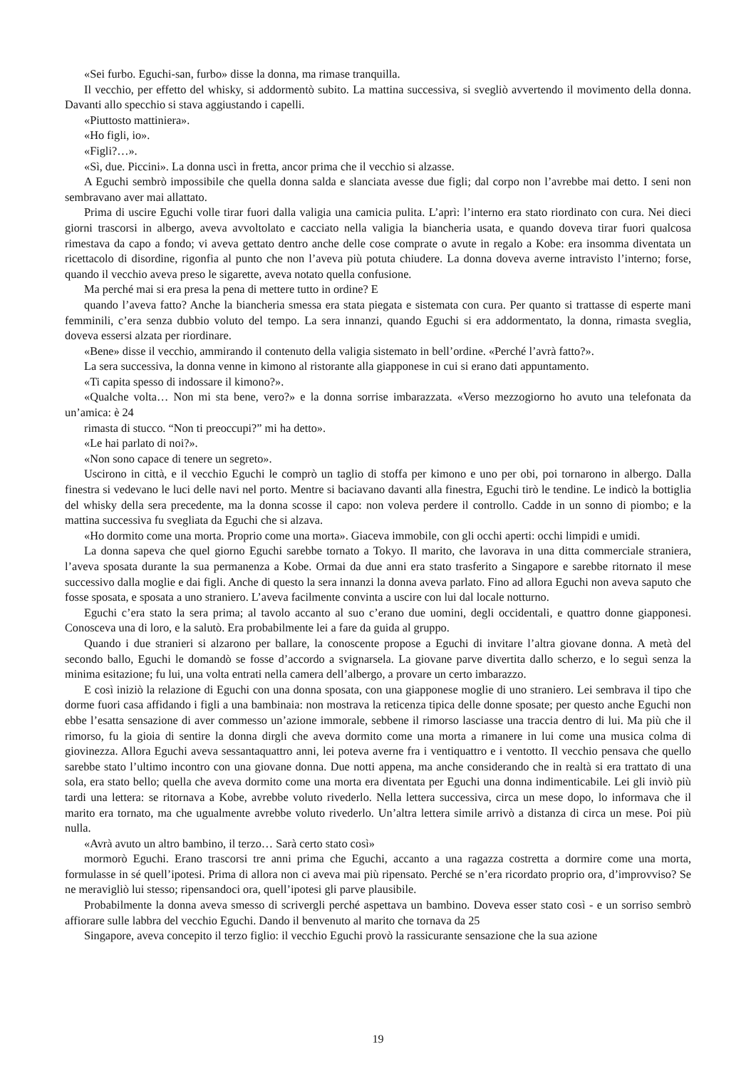«Sei furbo. Eguchi-san, furbo» disse la donna, ma rimase tranquilla.
Il vecchio, per effetto del whisky, si addormentò subito. La mattina successiva, si svegliò avvertendo il movimento della donna. Davanti allo specchio si stava aggiustando i capelli.
«Piuttosto mattiniera».
«Ho figli, io».
«Figli?…».
«Sì, due. Piccini». La donna uscì in fretta, ancor prima che il vecchio si alzasse.
A Eguchi sembrò impossibile che quella donna salda e slanciata avesse due figli; dal corpo non l’avrebbe mai detto. I seni non sembravano aver mai allattato.
Prima di uscire Eguchi volle tirar fuori dalla valigia una camicia pulita. L’aprì: l’interno era stato riordinato con cura. Nei dieci giorni trascorsi in albergo, aveva avvoltolato e cacciato nella valigia la biancheria usata, e quando doveva tirar fuori qualcosa rimestava da capo a fondo; vi aveva gettato dentro anche delle cose comprate o avute in regalo a Kobe: era insomma diventata un ricettacolo di disordine, rigonfia al punto che non l’aveva più potuta chiudere. La donna doveva averne intravisto l’interno; forse, quando il vecchio aveva preso le sigarette, aveva notato quella confusione.
Ma perché mai si era presa la pena di mettere tutto in ordine? E
quando l’aveva fatto? Anche la biancheria smessa era stata piegata e sistemata con cura. Per quanto si trattasse di esperte mani femminili, c’era senza dubbio voluto del tempo. La sera innanzi, quando Eguchi si era addormentato, la donna, rimasta sveglia, doveva essersi alzata per riordinare.
«Bene» disse il vecchio, ammirando il contenuto della valigia sistemato in bell’ordine. «Perché l’avrà fatto?».
La sera successiva, la donna venne in kimono al ristorante alla giapponese in cui si erano dati appuntamento.
«Ti capita spesso di indossare il kimono?».
«Qualche volta… Non mi sta bene, vero?» e la donna sorrise imbarazzata. «Verso mezzogiorno ho avuto una telefonata da un’amica: è 24
rimasta di stucco. “Non ti preoccupi?” mi ha detto».
«Le hai parlato di noi?».
«Non sono capace di tenere un segreto».
Uscirono in città, e il vecchio Eguchi le comprò un taglio di stoffa per kimono e uno per obi, poi tornarono in albergo. Dalla finestra si vedevano le luci delle navi nel porto. Mentre si baciavano davanti alla finestra, Eguchi tirò le tendine. Le indicò la bottiglia del whisky della sera precedente, ma la donna scosse il capo: non voleva perdere il controllo. Cadde in un sonno di piombo; e la mattina successiva fu svegliata da Eguchi che si alzava.
«Ho dormito come una morta. Proprio come una morta». Giaceva immobile, con gli occhi aperti: occhi limpidi e umidi.
La donna sapeva che quel giorno Eguchi sarebbe tornato a Tokyo. Il marito, che lavorava in una ditta commerciale straniera, l’aveva sposata durante la sua permanenza a Kobe. Ormai da due anni era stato trasferito a Singapore e sarebbe ritornato il mese successivo dalla moglie e dai figli. Anche di questo la sera innanzi la donna aveva parlato. Fino ad allora Eguchi non aveva saputo che fosse sposata, e sposata a uno straniero. L’aveva facilmente convinta a uscire con lui dal locale notturno.
Eguchi c’era stato la sera prima; al tavolo accanto al suo c’erano due uomini, degli occidentali, e quattro donne giapponesi. Conosceva una di loro, e la salutò. Era probabilmente lei a fare da guida al gruppo.
Quando i due stranieri si alzarono per ballare, la conoscente propose a Eguchi di invitare l’altra giovane donna. A metà del secondo ballo, Eguchi le domandò se fosse d’accordo a svignarsela. La giovane parve divertita dallo scherzo, e lo seguì senza la minima esitazione; fu lui, una volta entrati nella camera dell’albergo, a provare un certo imbarazzo.
E così iniziò la relazione di Eguchi con una donna sposata, con una giapponese moglie di uno straniero. Lei sembrava il tipo che dorme fuori casa affidando i figli a una bambinaia: non mostrava la reticenza tipica delle donne sposate; per questo anche Eguchi non ebbe l’esatta sensazione di aver commesso un’azione immorale, sebbene il rimorso lasciasse una traccia dentro di lui. Ma più che il rimorso, fu la gioia di sentire la donna dirgli che aveva dormito come una morta a rimanere in lui come una musica colma di giovinezza. Allora Eguchi aveva sessantaquattro anni, lei poteva averne fra i ventiquattro e i ventotto. Il vecchio pensava che quello sarebbe stato l’ultimo incontro con una giovane donna. Due notti appena, ma anche considerando che in realtà si era trattato di una sola, era stato bello; quella che aveva dormito come una morta era diventata per Eguchi una donna indimenticabile. Lei gli inviò più tardi una lettera: se ritornava a Kobe, avrebbe voluto rivederlo. Nella lettera successiva, circa un mese dopo, lo informava che il marito era tornato, ma che ugualmente avrebbe voluto rivederlo. Un’altra lettera simile arrivò a distanza di circa un mese. Poi più nulla.
«Avrà avuto un altro bambino, il terzo… Sarà certo stato così»
mormorò Eguchi. Erano trascorsi tre anni prima che Eguchi, accanto a una ragazza costretta a dormire come una morta, formulasse in sé quell’ipotesi. Prima di allora non ci aveva mai più ripensato. Perché se n’era ricordato proprio ora, d’improvviso? Se ne meravigliò lui stesso; ripensandoci ora, quell’ipotesi gli parve plausibile.
Probabilmente la donna aveva smesso di scrivergli perché aspettava un bambino. Doveva esser stato così - e un sorriso sembrò affiorare sulle labbra del vecchio Eguchi. Dando il benvenuto al marito che tornava da 25
Singapore, aveva concepito il terzo figlio: il vecchio Eguchi provò la rassicurante sensazione che la sua azione
19